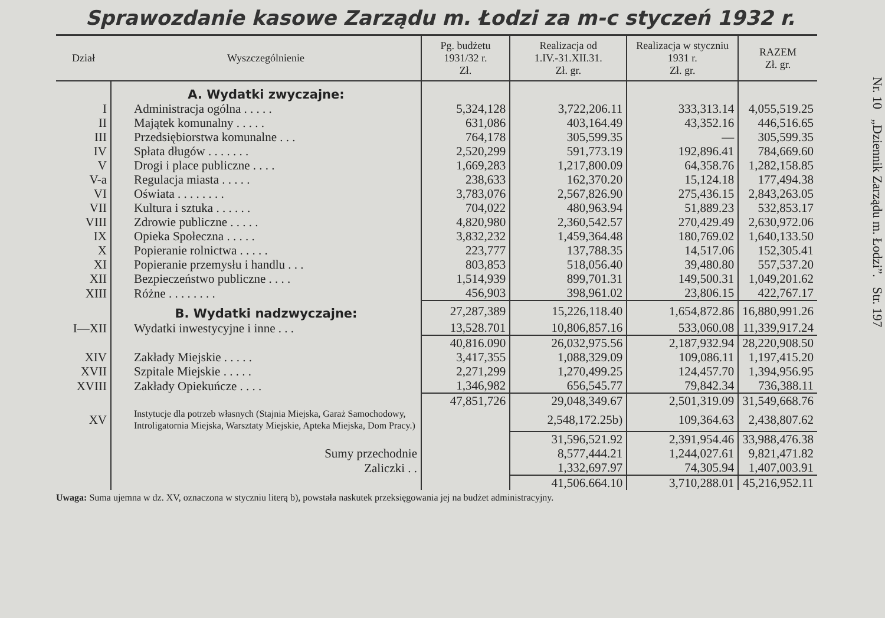Sprawozdanie kasowe Zarządu m. Łodzi za m-c styczeń 1932 r.
| Dział | Wyszczególnienie | Pg. budżetu 1931/32 r. Zł. | Realizacja od 1.IV.-31.XII.31. Zł. gr. | Realizacja w styczniu 1931 r. Zł. gr. | RAZEM Zł. gr. |
| --- | --- | --- | --- | --- | --- |
| | A. Wydatki zwyczajne: | | | | |
| I | Administracja ogólna . . . . . | 5,324,128 | 3,722,206.11 | 333,313.14 | 4,055,519.25 |
| II | Majątek komunalny . . . . . | 631,086 | 403,164.49 | 43,352.16 | 446,516.65 |
| III | Przedsiębiorstwa komunalne . . . | 764,178 | 305,599.35 | — | 305,599.35 |
| IV | Spłata długów . . . . . . . | 2,520,299 | 591,773.19 | 192,896.41 | 784,669.60 |
| V | Drogi i place publiczne . . . . | 1,669,283 | 1,217,800.09 | 64,358.76 | 1,282,158.85 |
| V-a | Regulacja miasta . . . . . | 238,633 | 162,370.20 | 15,124.18 | 177,494.38 |
| VI | Oświata . . . . . . . . | 3,783,076 | 2,567,826.90 | 275,436.15 | 2,843,263.05 |
| VII | Kultura i sztuka . . . . . . | 704,022 | 480,963.94 | 51,889.23 | 532,853.17 |
| VIII | Zdrowie publiczne . . . . . | 4,820,980 | 2,360,542.57 | 270,429.49 | 2,630,972.06 |
| IX | Opieka Społeczna . . . . . | 3,832,232 | 1,459,364.48 | 180,769.02 | 1,640,133.50 |
| X | Popieranie rolnictwa . . . . . | 223,777 | 137,788.35 | 14,517.06 | 152,305.41 |
| XI | Popieranie przemysłu i handlu . . . | 803,853 | 518,056.40 | 39,480.80 | 557,537.20 |
| XII | Bezpieczeństwo publiczne . . . . | 1,514,939 | 899,701.31 | 149,500.31 | 1,049,201.62 |
| XIII | Różne . . . . . . . . | 456,903 | 398,961.02 | 23,806.15 | 422,767.17 |
| | B. Wydatki nadzwyczajne: | 27,287,389 | 15,226,118.40 | 1,654,872.86 | 16,880,991.26 |
| I—XII | Wydatki inwestycyjne i inne . . . | 13,528.701 | 10,806,857.16 | 533,060.08 | 11,339,917.24 |
| | | 40,816.090 | 26,032,975.56 | 2,187,932.94 | 28,220,908.50 |
| XIV | Zakłady Miejskie . . . . . | 3,417,355 | 1,088,329.09 | 109,086.11 | 1,197,415.20 |
| XVII | Szpitale Miejskie . . . . . | 2,271,299 | 1,270,499.25 | 124,457.70 | 1,394,956.95 |
| XVIII | Zakłady Opiekuńcze . . . . | 1,346,982 | 656,545.77 | 79,842.34 | 736,388.11 |
| | | 47,851,726 | 29,048,349.67 | 2,501,319.09 | 31,549,668.76 |
| XV | Instytucje dla potrzeb własnych (Stajnia Miejska, Garaż Samochodowy, Introligatornia Miejska, Warsztaty Miejskie, Apteka Miejska, Dom Pracy.) | | 2,548,172.25b) | 109,364.63 | 2,438,807.62 |
| | | | 31,596,521.92 | 2,391,954.46 | 33,988,476.38 |
| | Sumy przechodnie | | 8,577,444.21 | 1,244,027.61 | 9,821,471.82 |
| | Zaliczki . . | | 1,332,697.97 | 74,305.94 | 1,407,003.91 |
| | | | 41,506.664.10 | 3,710,288.01 | 45,216,952.11 |
Uwaga: Suma ujemna w dz. XV, oznaczona w styczniu literą b), powstała naskutek przeksięgowania jej na budżet administracyjny.
Nr. 10 „Dziennik Zarządu m. Łodzi”. Str. 197